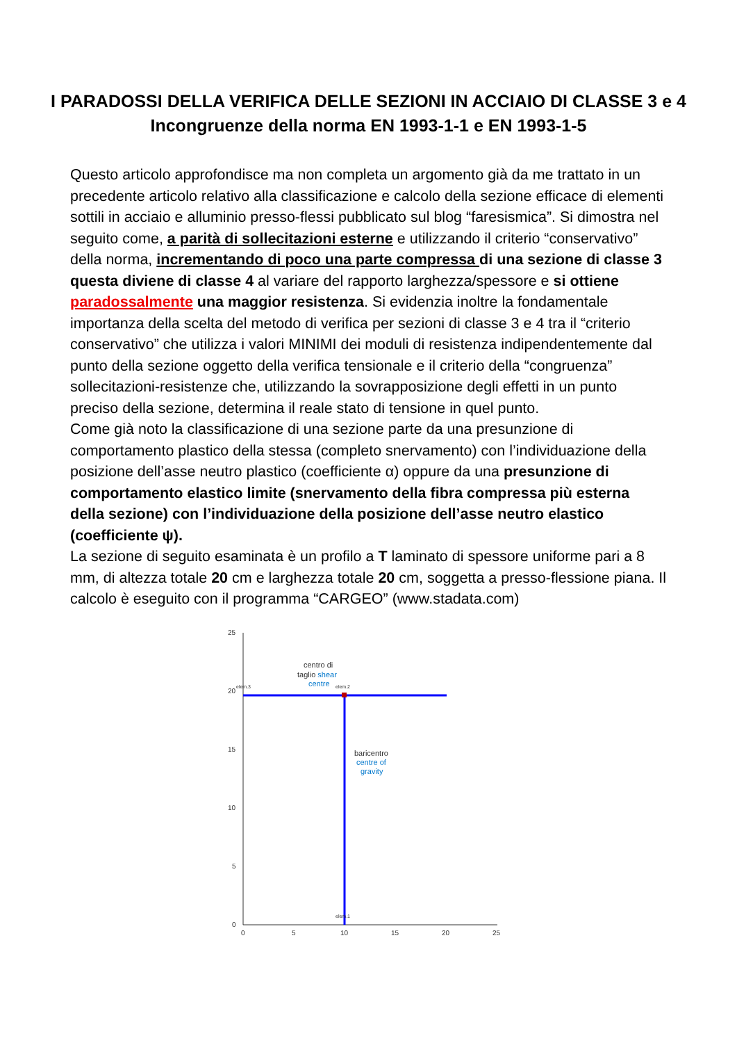I PARADOSSI DELLA VERIFICA DELLE SEZIONI IN ACCIAIO DI CLASSE 3 e 4
Incongruenze della norma EN 1993-1-1 e EN 1993-1-5
Questo articolo approfondisce ma non completa un argomento già da me trattato in un precedente articolo relativo alla classificazione e calcolo della sezione efficace di elementi sottili in acciaio e alluminio presso-flessi pubblicato sul blog “faresismica”. Si dimostra nel seguito come, a parità di sollecitazioni esterne e utilizzando il criterio “conservativo” della norma, incrementando di poco una parte compressa di una sezione di classe 3 questa diviene di classe 4 al variare del rapporto larghezza/spessore e si ottiene paradossalmente una maggior resistenza. Si evidenzia inoltre la fondamentale importanza della scelta del metodo di verifica per sezioni di classe 3 e 4 tra il “criterio conservativo” che utilizza i valori MINIMI dei moduli di resistenza indipendentemente dal punto della sezione oggetto della verifica tensionale e il criterio della “congruenza” sollecitazioni-resistenze che, utilizzando la sovrapposizione degli effetti in un punto preciso della sezione, determina il reale stato di tensione in quel punto.
Come già noto la classificazione di una sezione parte da una presunzione di comportamento plastico della stessa (completo snervamento) con l’individuazione della posizione dell’asse neutro plastico (coefficiente α) oppure da una presunzione di comportamento elastico limite (snervamento della fibra compressa più esterna della sezione) con l’individuazione della posizione dell’asse neutro elastico (coefficiente ψ).
La sezione di seguito esaminata è un profilo a T laminato di spessore uniforme pari a 8 mm, di altezza totale 20 cm e larghezza totale 20 cm, soggetta a presso-flessione piana. Il calcolo è eseguito con il programma “CARGEO” (www.stadata.com)
25
20
15
10
5
0
0
5
10
15
20
25
centro di
taglio shear
centre
baricentro
centre of
gravity
elem.3
elem.2
elem.1